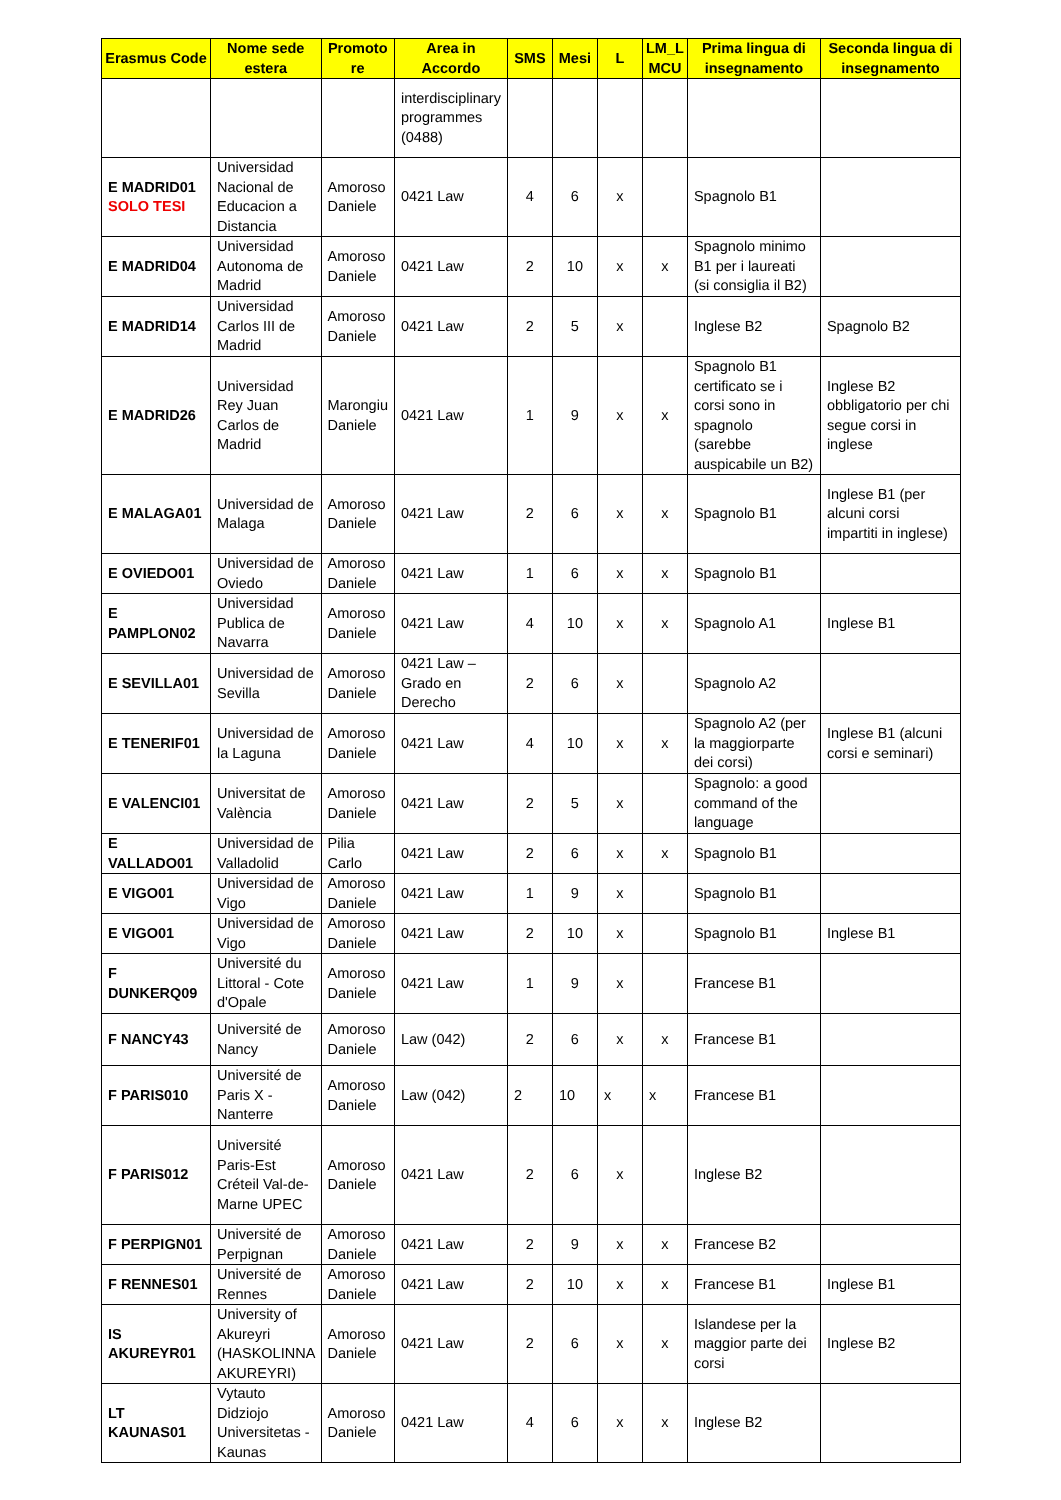| Erasmus Code | Nome sede estera | Promoto re | Area in Accordo | SMS | Mesi | L | LM_L MCU | Prima lingua di insegnamento | Seconda lingua di insegnamento |
| --- | --- | --- | --- | --- | --- | --- | --- | --- | --- |
| | | | interdisciplinary programmes (0488) | | | | | | |
| E MADRID01 SOLO TESI | Universidad Nacional de Educacion a Distancia | Amoroso Daniele | 0421 Law | 4 | 6 | x | | Spagnolo B1 | |
| E MADRID04 | Universidad Autonoma de Madrid | Amoroso Daniele | 0421 Law | 2 | 10 | x | x | Spagnolo minimo B1 per i laureati (si consiglia il B2) | |
| E MADRID14 | Universidad Carlos III de Madrid | Amoroso Daniele | 0421 Law | 2 | 5 | x | | Inglese B2 | Spagnolo B2 |
| E MADRID26 | Universidad Rey Juan Carlos de Madrid | Marongiu Daniele | 0421 Law | 1 | 9 | x | x | Spagnolo B1 certificato se i corsi sono in spagnolo (sarebbe auspicabile un B2) | Inglese B2 obbligatorio per chi segue corsi in inglese |
| E MALAGA01 | Universidad de Malaga | Amoroso Daniele | 0421 Law | 2 | 6 | x | x | Spagnolo B1 | Inglese B1 (per alcuni corsi impartiti in inglese) |
| E OVIEDO01 | Universidad de Oviedo | Amoroso Daniele | 0421 Law | 1 | 6 | x | x | Spagnolo B1 | |
| E PAMPLON02 | Universidad Publica de Navarra | Amoroso Daniele | 0421 Law | 4 | 10 | x | x | Spagnolo A1 | Inglese B1 |
| E SEVILLA01 | Universidad de Sevilla | Amoroso Daniele | 0421 Law – Grado en Derecho | 2 | 6 | x | | Spagnolo A2 | |
| E TENERIF01 | Universidad de la Laguna | Amoroso Daniele | 0421 Law | 4 | 10 | x | x | Spagnolo A2 (per la maggiorparte dei corsi) | Inglese B1 (alcuni corsi e seminari) |
| E VALENCI01 | Universitat de València | Amoroso Daniele | 0421 Law | 2 | 5 | x | | Spagnolo: a good command of the language | |
| E VALLADO01 | Universidad de Valladolid | Pilia Carlo | 0421 Law | 2 | 6 | x | x | Spagnolo B1 | |
| E VIGO01 | Universidad de Vigo | Amoroso Daniele | 0421 Law | 1 | 9 | x | | Spagnolo B1 | |
| E VIGO01 | Universidad de Vigo | Amoroso Daniele | 0421 Law | 2 | 10 | x | | Spagnolo B1 | Inglese B1 |
| F DUNKERQ09 | Université du Littoral - Cote d'Opale | Amoroso Daniele | 0421 Law | 1 | 9 | x | | Francese B1 | |
| F NANCY43 | Université de Nancy | Amoroso Daniele | Law (042) | 2 | 6 | x | x | Francese B1 | |
| F PARIS010 | Université de Paris X - Nanterre | Amoroso Daniele | Law (042) | 2 | 10 | x | x | Francese B1 | |
| F PARIS012 | Université Paris-Est Créteil Val-de-Marne UPEC | Amoroso Daniele | 0421 Law | 2 | 6 | x | | Inglese B2 | |
| F PERPIGN01 | Université de Perpignan | Amoroso Daniele | 0421 Law | 2 | 9 | x | x | Francese B2 | |
| F RENNES01 | Université de Rennes | Amoroso Daniele | 0421 Law | 2 | 10 | x | x | Francese B1 | Inglese B1 |
| IS AKUREYR01 | University of Akureyri (HASKOLINNA AKUREYRI) | Amoroso Daniele | 0421 Law | 2 | 6 | x | x | Islandese per la maggior parte dei corsi | Inglese B2 |
| LT KAUNAS01 | Vytauto Didziojo Universitetas - Kaunas | Amoroso Daniele | 0421 Law | 4 | 6 | x | x | Inglese B2 | |